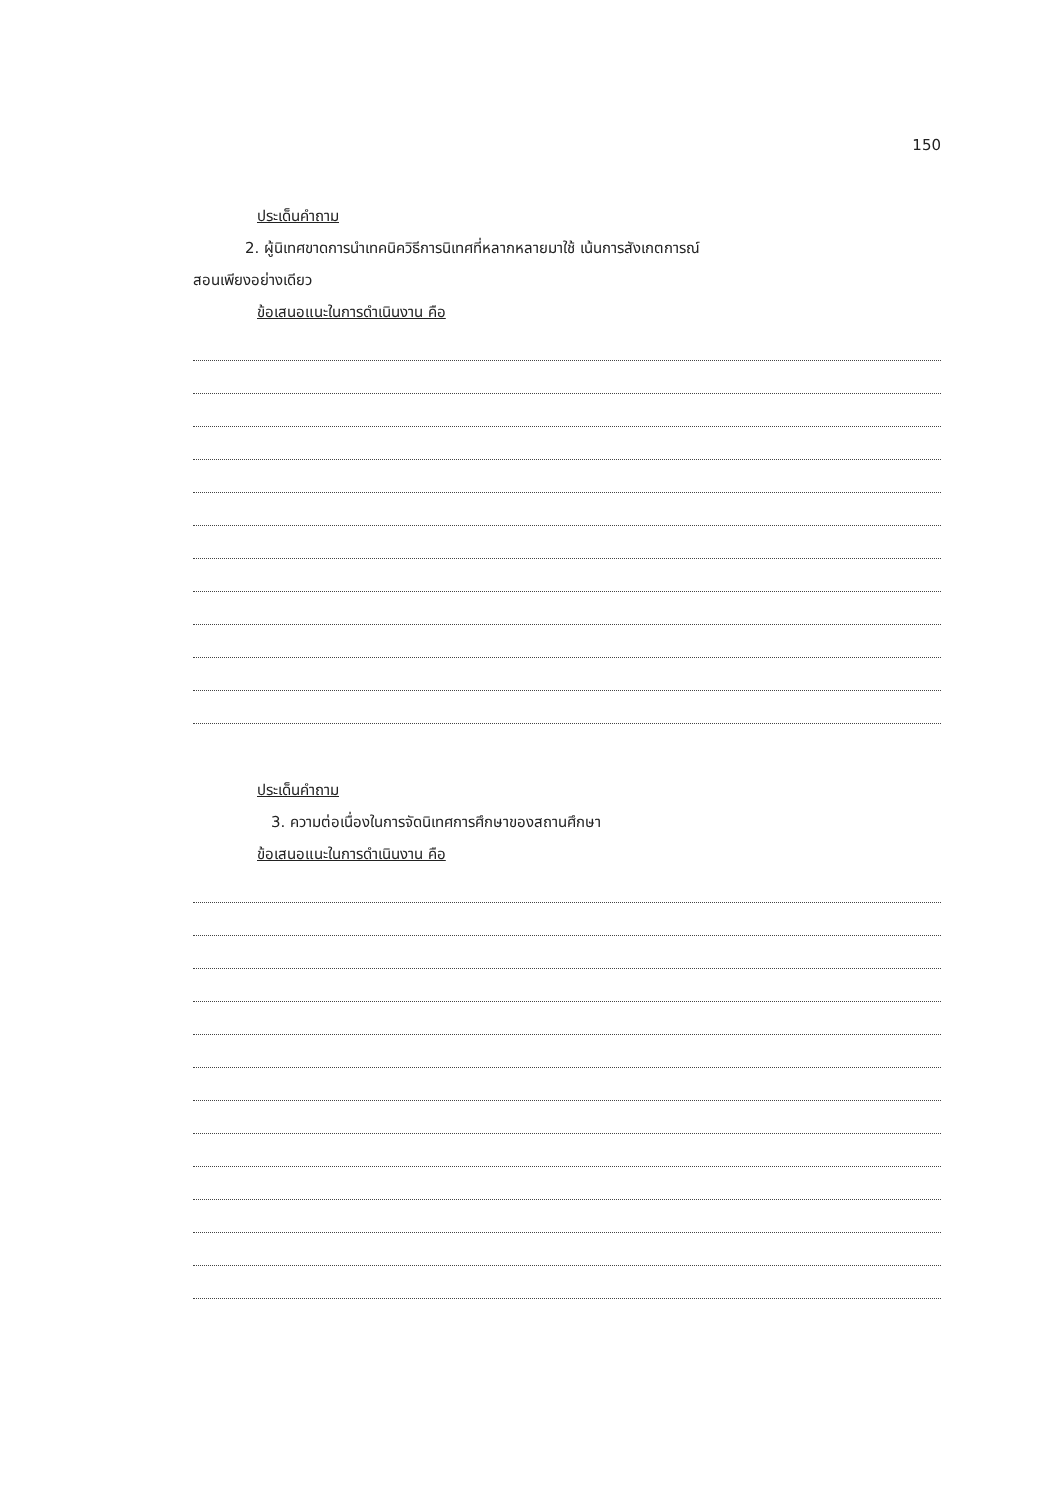150
ประเด็นคำถาม
2. ผู้นิเทศขาดการนำเทคนิควิธีการนิเทศที่หลากหลายมาใช้ เน้นการสังเกตการณ์
สอนเพียงอย่างเดียว
ข้อเสนอแนะในการดำเนินงาน คือ
ประเด็นคำถาม
3. ความต่อเนื่องในการจัดนิเทศการศึกษาของสถานศึกษา
ข้อเสนอแนะในการดำเนินงาน คือ